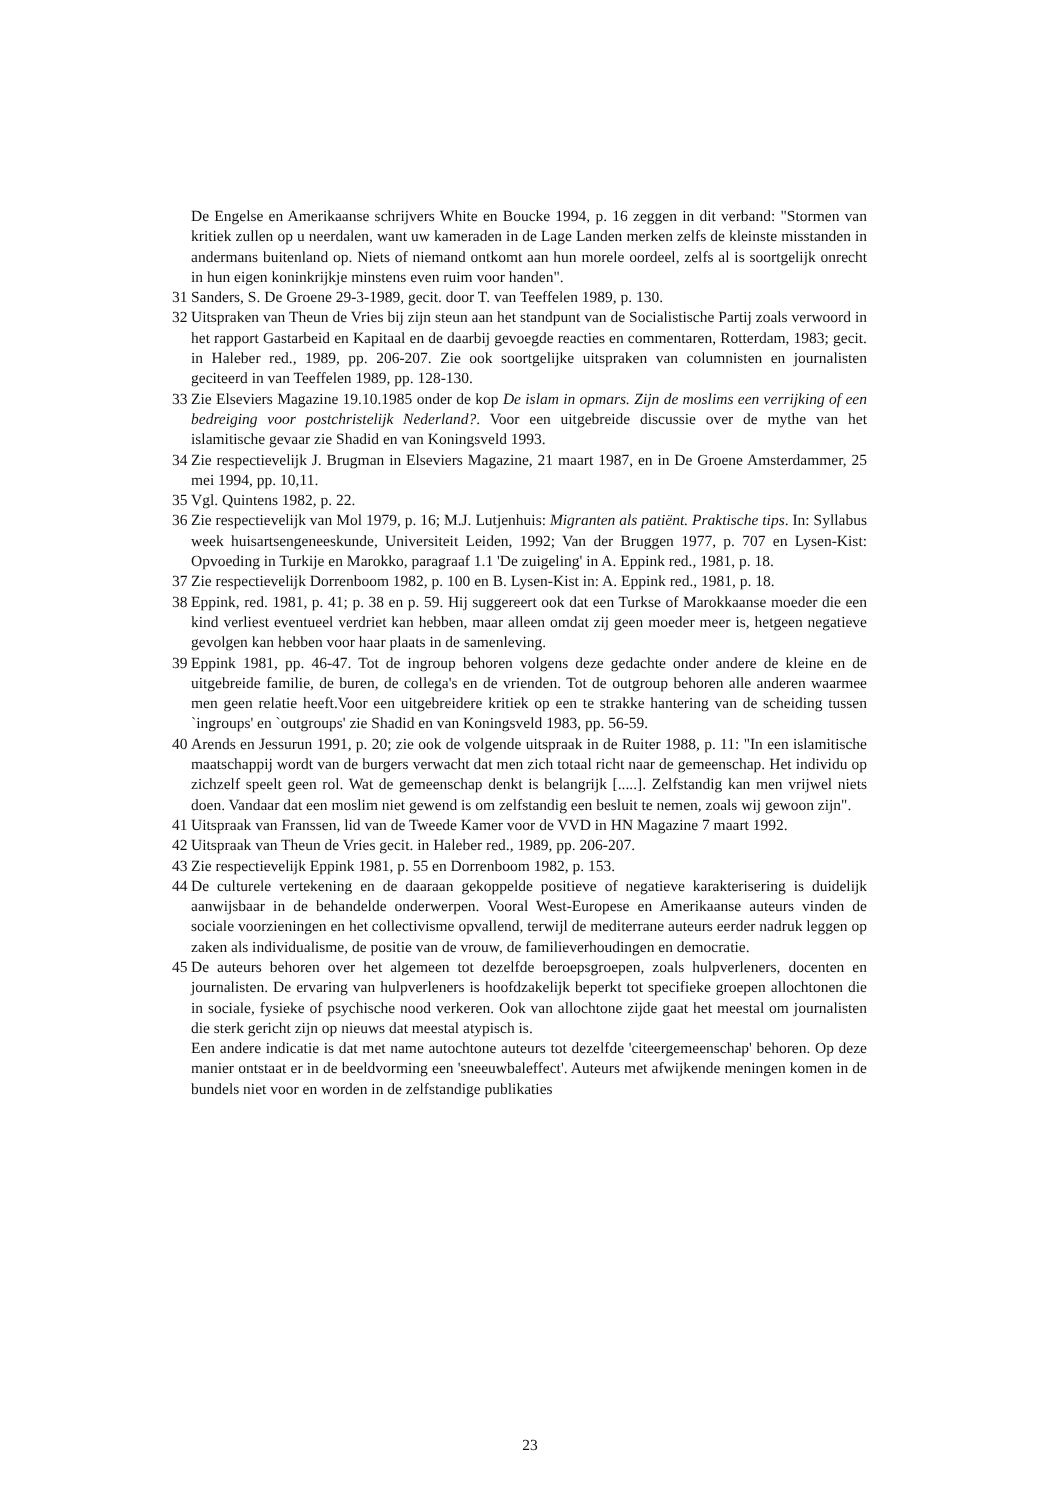De Engelse en Amerikaanse schrijvers White en Boucke 1994, p. 16 zeggen in dit verband: "Stormen van kritiek zullen op u neerdalen, want uw kameraden in de Lage Landen merken zelfs de kleinste misstanden in andermans buitenland op. Niets of niemand ontkomt aan hun morele oordeel, zelfs al is soortgelijk onrecht in hun eigen koninkrijkje minstens even ruim voor handen".
31 Sanders, S. De Groene 29-3-1989, gecit. door T. van Teeffelen 1989, p. 130.
32 Uitspraken van Theun de Vries bij zijn steun aan het standpunt van de Socialistische Partij zoals verwoord in het rapport Gastarbeid en Kapitaal en de daarbij gevoegde reacties en commentaren, Rotterdam, 1983; gecit. in Haleber red., 1989, pp. 206-207. Zie ook soortgelijke uitspraken van columnisten en journalisten geciteerd in van Teeffelen 1989, pp. 128-130.
33 Zie Elseviers Magazine 19.10.1985 onder de kop De islam in opmars. Zijn de moslims een verrijking of een bedreiging voor postchristelijk Nederland?. Voor een uitgebreide discussie over de mythe van het islamitische gevaar zie Shadid en van Koningsveld 1993.
34 Zie respectievelijk J. Brugman in Elseviers Magazine, 21 maart 1987, en in De Groene Amsterdammer, 25 mei 1994, pp. 10,11.
35 Vgl. Quintens 1982, p. 22.
36 Zie respectievelijk van Mol 1979, p. 16; M.J. Lutjenhuis: Migranten als patiënt. Praktische tips. In: Syllabus week huisartsengeneeskunde, Universiteit Leiden, 1992; Van der Bruggen 1977, p. 707 en Lysen-Kist: Opvoeding in Turkije en Marokko, paragraaf 1.1 'De zuigeling' in A. Eppink red., 1981, p. 18.
37 Zie respectievelijk Dorrenboom 1982, p. 100 en B. Lysen-Kist in: A. Eppink red., 1981, p. 18.
38 Eppink, red. 1981, p. 41; p. 38 en p. 59. Hij suggereert ook dat een Turkse of Marokkaanse moeder die een kind verliest eventueel verdriet kan hebben, maar alleen omdat zij geen moeder meer is, hetgeen negatieve gevolgen kan hebben voor haar plaats in de samenleving.
39 Eppink 1981, pp. 46-47. Tot de ingroup behoren volgens deze gedachte onder andere de kleine en de uitgebreide familie, de buren, de collega's en de vrienden. Tot de outgroup behoren alle anderen waarmee men geen relatie heeft.Voor een uitgebreidere kritiek op een te strakke hantering van de scheiding tussen `ingroups' en `outgroups' zie Shadid en van Koningsveld 1983, pp. 56-59.
40 Arends en Jessurun 1991, p. 20; zie ook de volgende uitspraak in de Ruiter 1988, p. 11: "In een islamitische maatschappij wordt van de burgers verwacht dat men zich totaal richt naar de gemeenschap. Het individu op zichzelf speelt geen rol. Wat de gemeenschap denkt is belangrijk [.....]. Zelfstandig kan men vrijwel niets doen. Vandaar dat een moslim niet gewend is om zelfstandig een besluit te nemen, zoals wij gewoon zijn".
41 Uitspraak van Franssen, lid van de Tweede Kamer voor de VVD in HN Magazine 7 maart 1992.
42 Uitspraak van Theun de Vries gecit. in Haleber red., 1989, pp. 206-207.
43 Zie respectievelijk Eppink 1981, p. 55 en Dorrenboom 1982, p. 153.
44 De culturele vertekening en de daaraan gekoppelde positieve of negatieve karakterisering is duidelijk aanwijsbaar in de behandelde onderwerpen. Vooral West-Europese en Amerikaanse auteurs vinden de sociale voorzieningen en het collectivisme opvallend, terwijl de mediterrane auteurs eerder nadruk leggen op zaken als individualisme, de positie van de vrouw, de familieverhoudingen en democratie.
45 De auteurs behoren over het algemeen tot dezelfde beroepsgroepen, zoals hulpverleners, docenten en journalisten. De ervaring van hulpverleners is hoofdzakelijk beperkt tot specifieke groepen allochtonen die in sociale, fysieke of psychische nood verkeren. Ook van allochtone zijde gaat het meestal om journalisten die sterk gericht zijn op nieuws dat meestal atypisch is.
Een andere indicatie is dat met name autochtone auteurs tot dezelfde 'citeergemeenschap' behoren. Op deze manier ontstaat er in de beeldvorming een 'sneeuwbaleffect'. Auteurs met afwijkende meningen komen in de bundels niet voor en worden in de zelfstandige publikaties
23